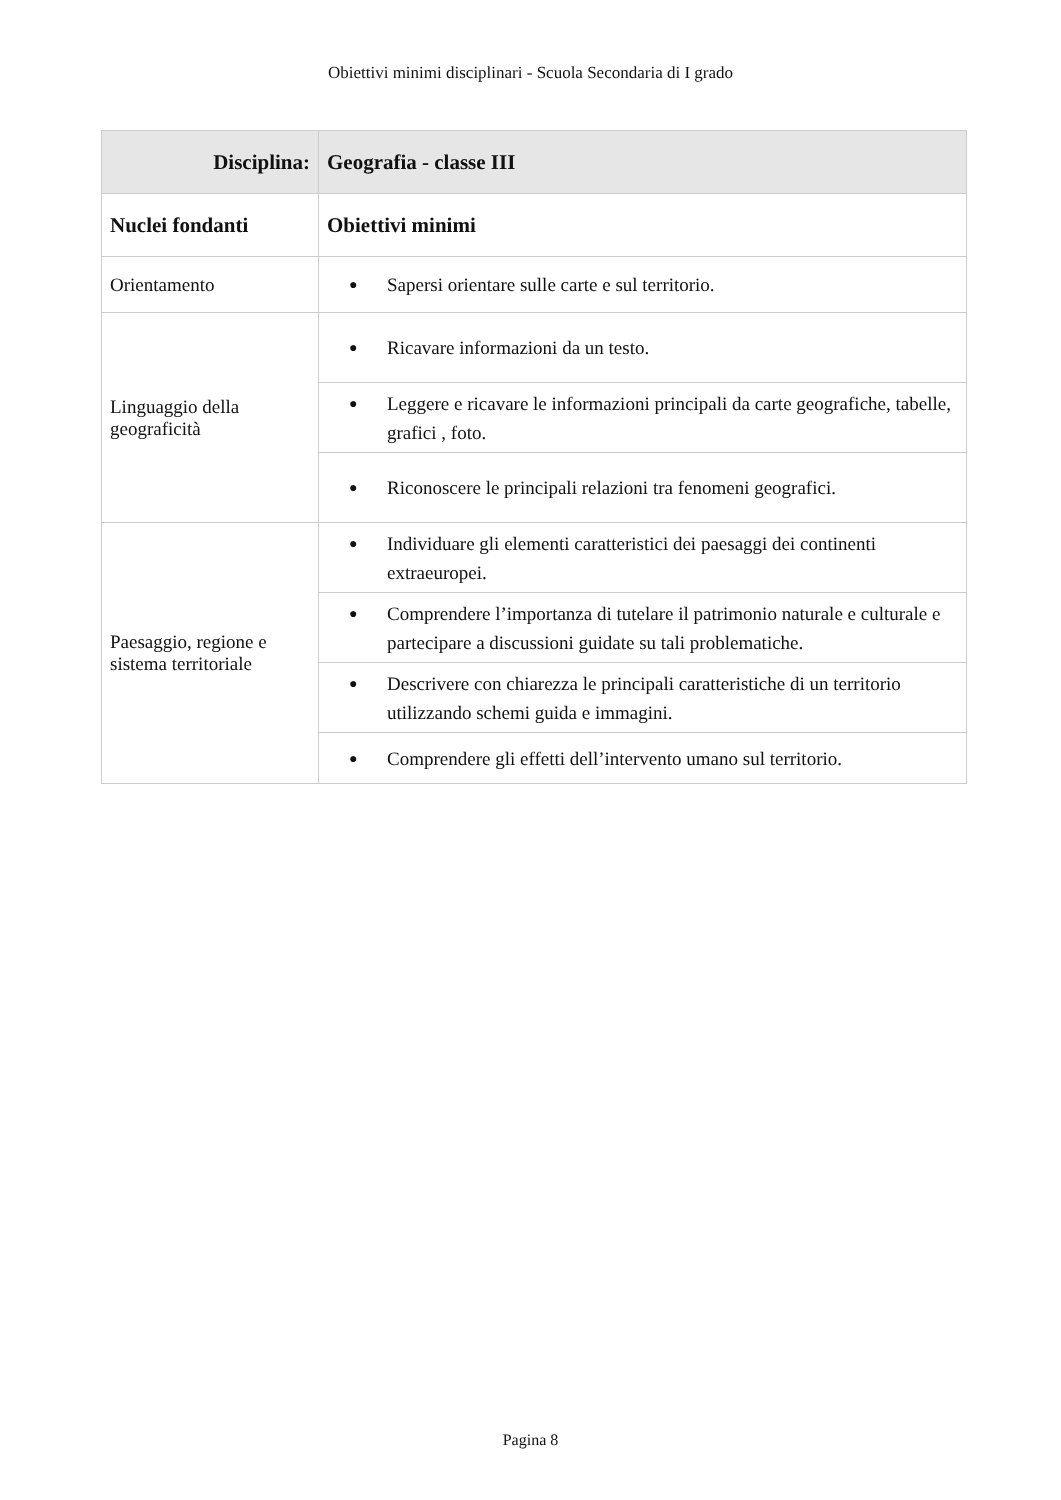Obiettivi minimi disciplinari - Scuola Secondaria di I grado
| Disciplina: | Geografia - classe III |
| --- | --- |
| Nuclei fondanti | Obiettivi minimi |
| Orientamento | ● Sapersi orientare sulle carte e sul territorio. |
| Linguaggio della geograficità | ● Ricavare informazioni da un testo. |
| | ● Leggere e ricavare le informazioni principali da carte geografiche, tabelle, grafici , foto. |
| | ● Riconoscere le principali relazioni tra fenomeni geografici. |
| Paesaggio, regione e sistema territoriale | ● Individuare gli elementi caratteristici dei paesaggi dei continenti extraeuropei. |
| | ● Comprendere l’importanza di tutelare il patrimonio naturale e culturale e partecipare a discussioni guidate su tali problematiche. |
| | ● Descrivere con chiarezza le principali caratteristiche di un territorio utilizzando schemi guida e immagini. |
| | ● Comprendere gli effetti dell’intervento umano sul territorio. |
Pagina 8